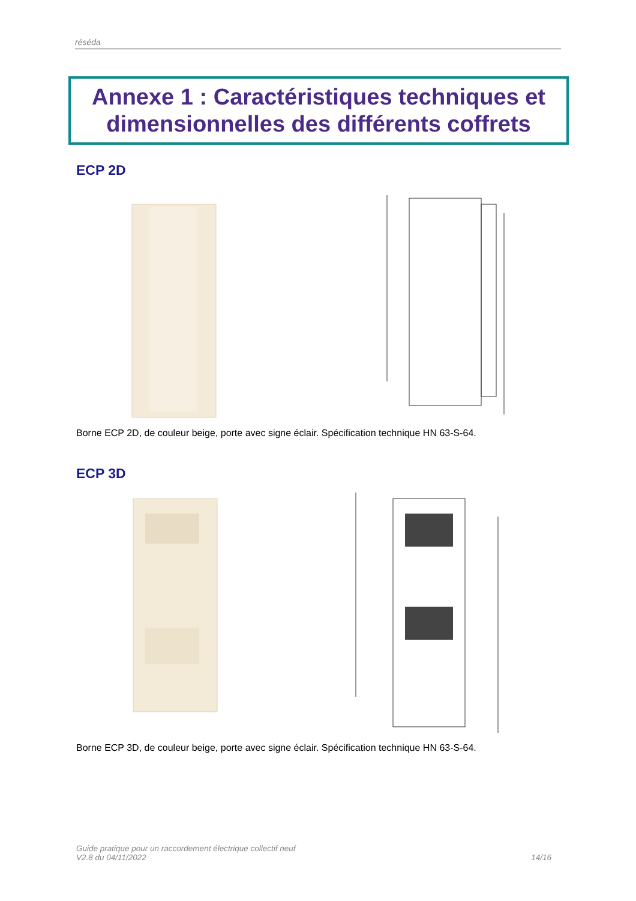réséda
Annexe 1 : Caractéristiques techniques et dimensionnelles des différents coffrets
ECP 2D
Borne ECP 2D, de couleur beige, porte avec signe éclair. Spécification technique HN 63-S-64.
ECP 3D
Borne ECP 3D, de couleur beige, porte avec signe éclair. Spécification technique HN 63-S-64.
Guide pratique pour un raccordement électrique collectif neuf
V2.8 du 04/11/2022
14/16